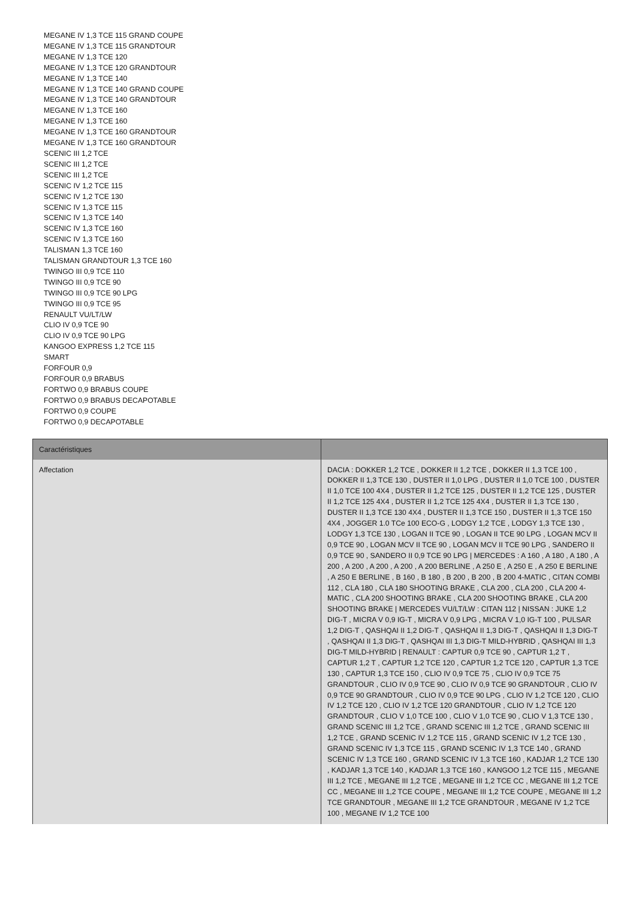MEGANE IV 1,3 TCE 115 GRAND COUPE
MEGANE IV 1,3 TCE 115 GRANDTOUR
MEGANE IV 1,3 TCE 120
MEGANE IV 1,3 TCE 120 GRANDTOUR
MEGANE IV 1,3 TCE 140
MEGANE IV 1,3 TCE 140 GRAND COUPE
MEGANE IV 1,3 TCE 140 GRANDTOUR
MEGANE IV 1,3 TCE 160
MEGANE IV 1,3 TCE 160
MEGANE IV 1,3 TCE 160 GRANDTOUR
MEGANE IV 1,3 TCE 160 GRANDTOUR
SCENIC III 1,2 TCE
SCENIC III 1,2 TCE
SCENIC III 1,2 TCE
SCENIC IV 1,2 TCE 115
SCENIC IV 1,2 TCE 130
SCENIC IV 1,3 TCE 115
SCENIC IV 1,3 TCE 140
SCENIC IV 1,3 TCE 160
SCENIC IV 1,3 TCE 160
TALISMAN 1,3 TCE 160
TALISMAN GRANDTOUR 1,3 TCE 160
TWINGO III 0,9 TCE 110
TWINGO III 0,9 TCE 90
TWINGO III 0,9 TCE 90 LPG
TWINGO III 0,9 TCE 95
RENAULT VU/LT/LW
CLIO IV 0,9 TCE 90
CLIO IV 0,9 TCE 90 LPG
KANGOO EXPRESS 1,2 TCE 115
SMART
FORFOUR 0,9
FORFOUR 0,9 BRABUS
FORTWO 0,9 BRABUS COUPE
FORTWO 0,9 BRABUS DECAPOTABLE
FORTWO 0,9 COUPE
FORTWO 0,9 DECAPOTABLE
| Caractéristiques | |
| --- | --- |
| Affectation | DACIA : DOKKER 1,2 TCE , DOKKER II 1,2 TCE , DOKKER II 1,3 TCE 100 , DOKKER II 1,3 TCE 130 , DUSTER II 1,0 LPG , DUSTER II 1,0 TCE 100 , DUSTER II 1,0 TCE 100 4X4 , DUSTER II 1,2 TCE 125 , DUSTER II 1,2 TCE 125 , DUSTER II 1,2 TCE 125 4X4 , DUSTER II 1,2 TCE 125 4X4 , DUSTER II 1,3 TCE 130 , DUSTER II 1,3 TCE 130 4X4 , DUSTER II 1,3 TCE 150 , DUSTER II 1,3 TCE 150 4X4 , JOGGER 1.0 TCe 100 ECO-G , LODGY 1,2 TCE , LODGY 1,3 TCE 130 , LODGY 1,3 TCE 130 , LOGAN II TCE 90 , LOGAN II TCE 90 LPG , LOGAN MCV II 0,9 TCE 90 , LOGAN MCV II TCE 90 , LOGAN MCV II TCE 90 LPG , SANDERO II 0,9 TCE 90 , SANDERO II 0,9 TCE 90 LPG / MERCEDES : A 160 , A 180 , A 180 , A 200 , A 200 , A 200 , A 200 , A 200 BERLINE , A 250 E , A 250 E , A 250 E BERLINE , A 250 E BERLINE , B 160 , B 180 , B 200 , B 200 , B 200 4-MATIC , CITAN COMBI 112 , CLA 180 , CLA 180 SHOOTING BRAKE , CLA 200 , CLA 200 , CLA 200 4-MATIC , CLA 200 SHOOTING BRAKE , CLA 200 SHOOTING BRAKE , CLA 200 SHOOTING BRAKE / MERCEDES VU/LT/LW : CITAN 112 / NISSAN : JUKE 1,2 DIG-T , MICRA V 0,9 IG-T , MICRA V 0,9 LPG , MICRA V 1,0 IG-T 100 , PULSAR 1,2 DIG-T , QASHQAI II 1,2 DIG-T , QASHQAI II 1,3 DIG-T , QASHQAI II 1,3 DIG-T , QASHQAI II 1,3 DIG-T , QASHQAI III 1,3 DIG-T MILD-HYBRID , QASHQAI III 1,3 DIG-T MILD-HYBRID / RENAULT : CAPTUR 0,9 TCE 90 , CAPTUR 1,2 T , CAPTUR 1,2 T , CAPTUR 1,2 TCE 120 , CAPTUR 1,2 TCE 120 , CAPTUR 1,3 TCE 130 , CAPTUR 1,3 TCE 150 , CLIO IV 0,9 TCE 75 , CLIO IV 0,9 TCE 75 GRANDTOUR , CLIO IV 0,9 TCE 90 , CLIO IV 0,9 TCE 90 GRANDTOUR , CLIO IV 0,9 TCE 90 GRANDTOUR , CLIO IV 0,9 TCE 90 LPG , CLIO IV 1,2 TCE 120 , CLIO IV 1,2 TCE 120 , CLIO IV 1,2 TCE 120 GRANDTOUR , CLIO IV 1,2 TCE 120 GRANDTOUR , CLIO V 1,0 TCE 100 , CLIO V 1,0 TCE 90 , CLIO V 1,3 TCE 130 , GRAND SCENIC III 1,2 TCE , GRAND SCENIC III 1,2 TCE , GRAND SCENIC III 1,2 TCE , GRAND SCENIC IV 1,2 TCE 115 , GRAND SCENIC IV 1,2 TCE 130 , GRAND SCENIC IV 1,3 TCE 115 , GRAND SCENIC IV 1,3 TCE 140 , GRAND SCENIC IV 1,3 TCE 160 , GRAND SCENIC IV 1,3 TCE 160 , KADJAR 1,2 TCE 130 , KADJAR 1,3 TCE 140 , KADJAR 1,3 TCE 160 , KANGOO 1,2 TCE 115 , MEGANE III 1,2 TCE , MEGANE III 1,2 TCE , MEGANE III 1,2 TCE CC , MEGANE III 1,2 TCE CC , MEGANE III 1,2 TCE COUPE , MEGANE III 1,2 TCE COUPE , MEGANE III 1,2 TCE GRANDTOUR , MEGANE III 1,2 TCE GRANDTOUR , MEGANE IV 1,2 TCE 100 , MEGANE IV 1,2 TCE 100 |